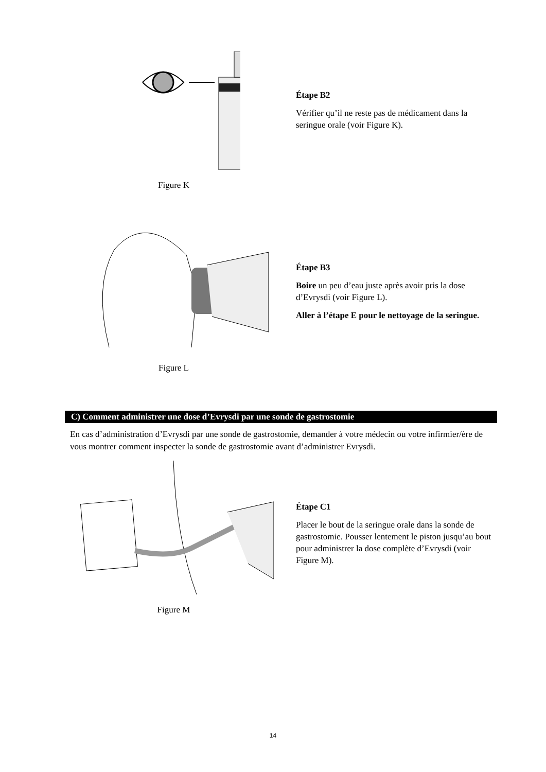Figure K
Étape B2
Vérifier qu’il ne reste pas de médicament dans la seringue orale (voir Figure K).
Figure L
Étape B3
Boire un peu d’eau juste après avoir pris la dose d’Evrysdi (voir Figure L).
Aller à l’étape E pour le nettoyage de la seringue.
C) Comment administrer une dose d’Evrysdi par une sonde de gastrostomie
En cas d’administration d’Evrysdi par une sonde de gastrostomie, demander à votre médecin ou votre infirmier/ère de vous montrer comment inspecter la sonde de gastrostomie avant d’administrer Evrysdi.
Figure M
Étape C1
Placer le bout de la seringue orale dans la sonde de gastrostomie. Pousser lentement le piston jusqu’au bout pour administrer la dose complète d’Evrysdi (voir Figure M).
14